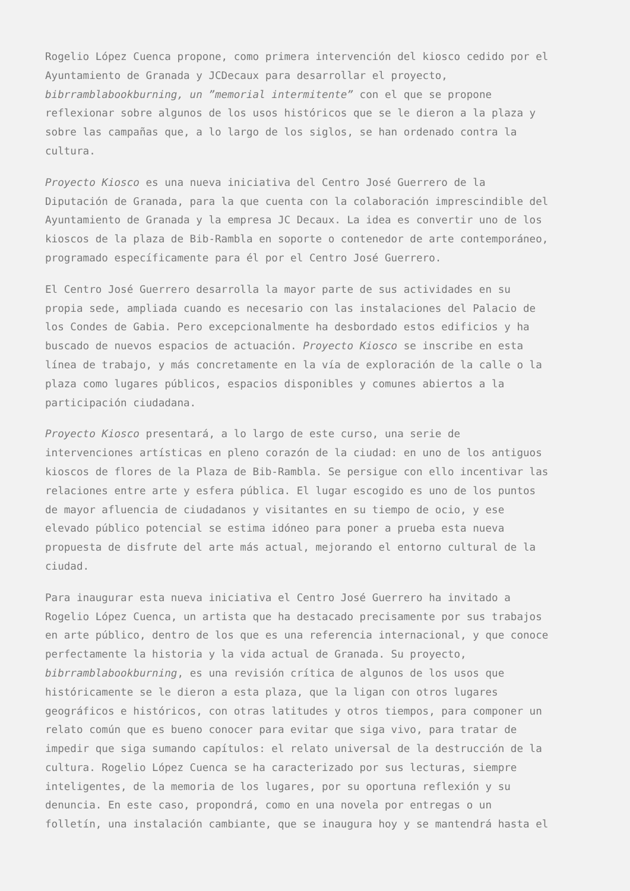Rogelio López Cuenca propone, como primera intervención del kiosco cedido por el Ayuntamiento de Granada y JCDecaux para desarrollar el proyecto, bibrramblabookburning, un ”memorial intermitente” con el que se propone reflexionar sobre algunos de los usos históricos que se le dieron a la plaza y sobre las campañas que, a lo largo de los siglos, se han ordenado contra la cultura.
Proyecto Kiosco es una nueva iniciativa del Centro José Guerrero de la Diputación de Granada, para la que cuenta con la colaboración imprescindible del Ayuntamiento de Granada y la empresa JC Decaux. La idea es convertir uno de los kioscos de la plaza de Bib-Rambla en soporte o contenedor de arte contemporáneo, programado específicamente para él por el Centro José Guerrero.
El Centro José Guerrero desarrolla la mayor parte de sus actividades en su propia sede, ampliada cuando es necesario con las instalaciones del Palacio de los Condes de Gabia. Pero excepcionalmente ha desbordado estos edificios y ha buscado de nuevos espacios de actuación. Proyecto Kiosco se inscribe en esta línea de trabajo, y más concretamente en la vía de exploración de la calle o la plaza como lugares públicos, espacios disponibles y comunes abiertos a la participación ciudadana.
Proyecto Kiosco presentará, a lo largo de este curso, una serie de intervenciones artísticas en pleno corazón de la ciudad: en uno de los antiguos kioscos de flores de la Plaza de Bib-Rambla. Se persigue con ello incentivar las relaciones entre arte y esfera pública. El lugar escogido es uno de los puntos de mayor afluencia de ciudadanos y visitantes en su tiempo de ocio, y ese elevado público potencial se estima idóneo para poner a prueba esta nueva propuesta de disfrute del arte más actual, mejorando el entorno cultural de la ciudad.
Para inaugurar esta nueva iniciativa el Centro José Guerrero ha invitado a Rogelio López Cuenca, un artista que ha destacado precisamente por sus trabajos en arte público, dentro de los que es una referencia internacional, y que conoce perfectamente la historia y la vida actual de Granada. Su proyecto, bibrramblabookburning, es una revisión crítica de algunos de los usos que históricamente se le dieron a esta plaza, que la ligan con otros lugares geográficos e históricos, con otras latitudes y otros tiempos, para componer un relato común que es bueno conocer para evitar que siga vivo, para tratar de impedir que siga sumando capítulos: el relato universal de la destrucción de la cultura. Rogelio López Cuenca se ha caracterizado por sus lecturas, siempre inteligentes, de la memoria de los lugares, por su oportuna reflexión y su denuncia. En este caso, propondrá, como en una novela por entregas o un folletín, una instalación cambiante, que se inaugura hoy y se mantendrá hasta el